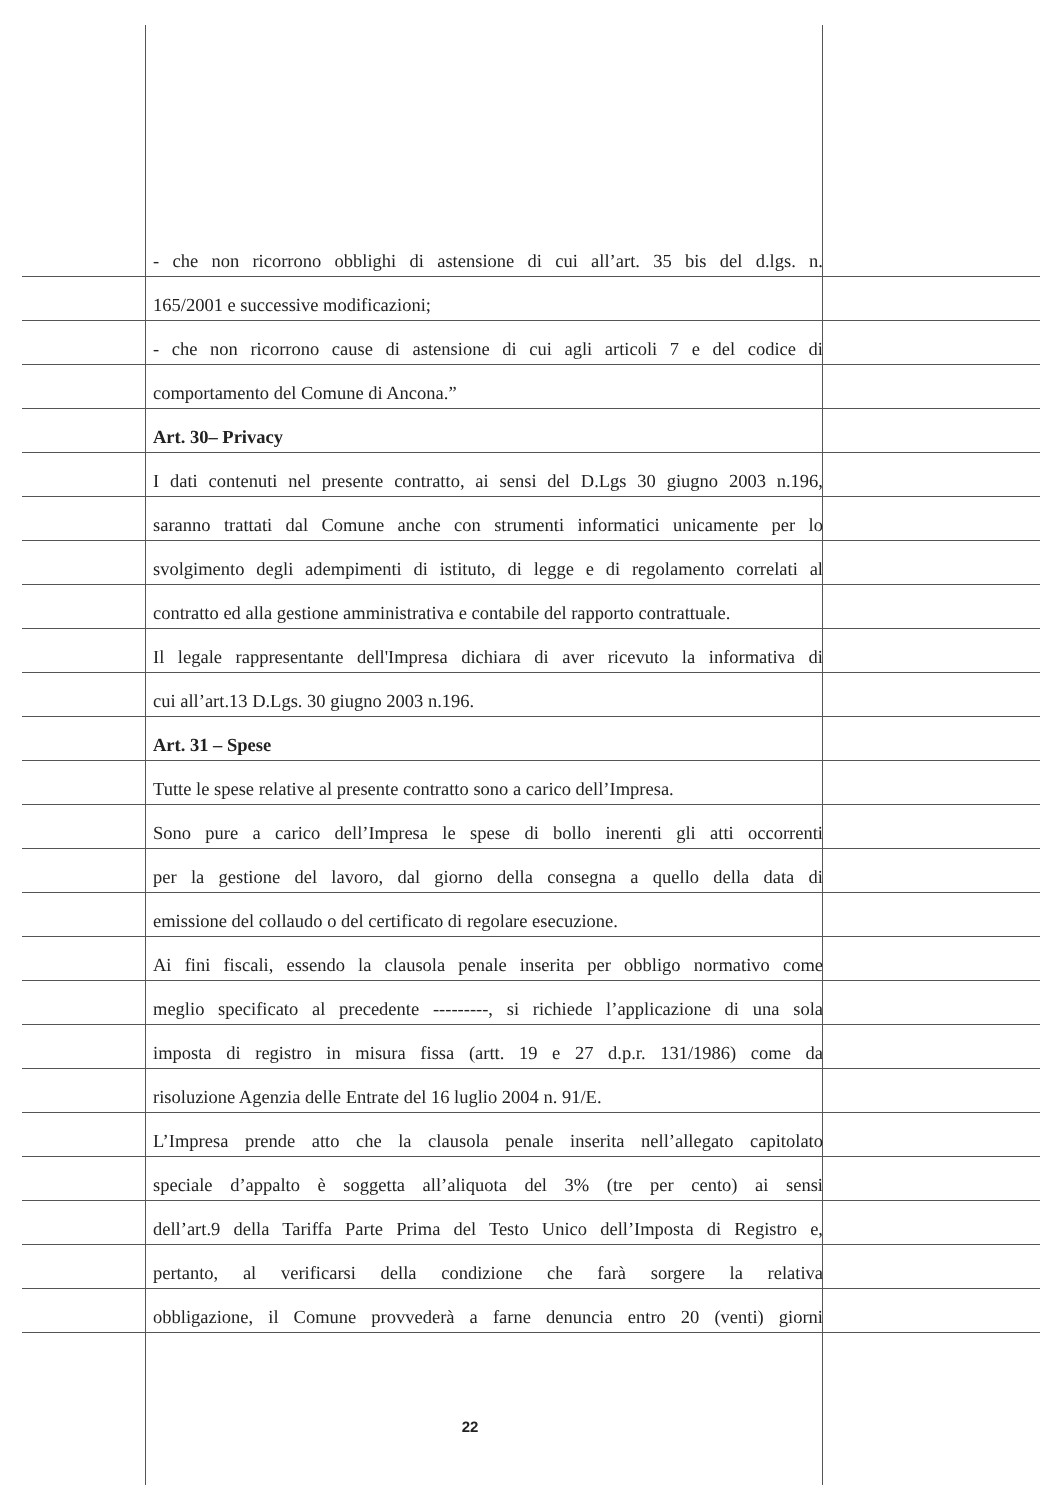- che non ricorrono obblighi di astensione di cui all’art. 35 bis del d.lgs. n.
165/2001 e successive modificazioni;
- che non ricorrono cause di astensione di cui agli articoli 7 e del codice di
comportamento del Comune di Ancona.”
Art. 30– Privacy
I dati contenuti nel presente contratto, ai sensi del D.Lgs 30 giugno 2003 n.196,
saranno trattati dal Comune anche con strumenti informatici unicamente per lo
svolgimento degli adempimenti di istituto, di legge e di regolamento correlati al
contratto ed alla gestione amministrativa e contabile del rapporto contrattuale.
Il legale rappresentante dell'Impresa dichiara di aver ricevuto la informativa di
cui all’art.13 D.Lgs. 30 giugno 2003 n.196.
Art. 31 – Spese
Tutte le spese relative al presente contratto sono a carico dell’Impresa.
Sono pure a carico dell’Impresa le spese di bollo inerenti gli atti occorrenti
per la gestione del lavoro, dal giorno della consegna a quello della data di
emissione del collaudo o del certificato di regolare esecuzione.
Ai fini fiscali, essendo la clausola penale inserita per obbligo normativo come
meglio specificato al precedente ---------, si richiede l’applicazione di una sola
imposta di registro in misura fissa (artt. 19 e 27 d.p.r. 131/1986) come da
risoluzione Agenzia delle Entrate del 16 luglio 2004 n. 91/E.
L’Impresa prende atto che la clausola penale inserita nell’allegato capitolato
speciale d’appalto è soggetta all’aliquota del 3% (tre per cento) ai sensi
dell’art.9 della Tariffa Parte Prima del Testo Unico dell’Imposta di Registro e,
pertanto, al verificarsi della condizione che farà sorgere la relativa
obbligazione, il Comune provvederà a farne denuncia entro 20 (venti) giorni
22